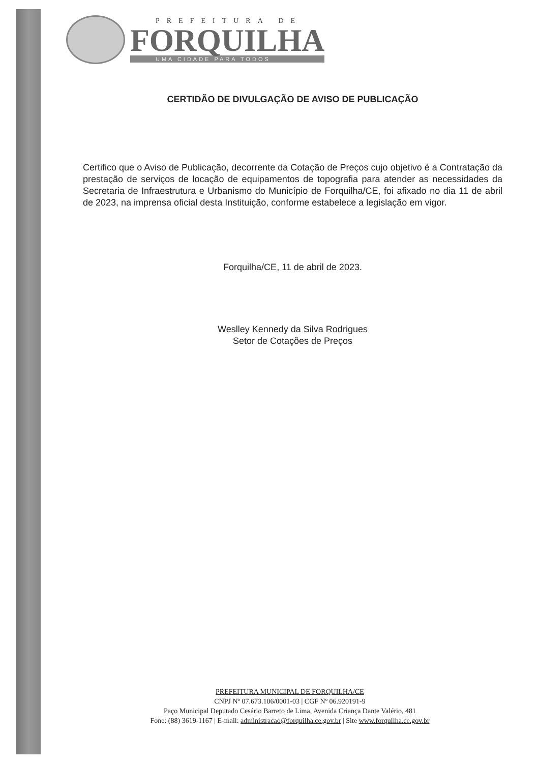PREFEITURA DE
FORQUILHA
UMA CIDADE PARA TODOS
CERTIDÃO DE DIVULGAÇÃO DE AVISO DE PUBLICAÇÃO
Certifico que o Aviso de Publicação, decorrente da Cotação de Preços cujo objetivo é a Contratação da prestação de serviços de locação de equipamentos de topografia para atender as necessidades da Secretaria de Infraestrutura e Urbanismo do Município de Forquilha/CE, foi afixado no dia 11 de abril de 2023, na imprensa oficial desta Instituição, conforme estabelece a legislação em vigor.
Forquilha/CE, 11 de abril de 2023.
Weslley Kennedy da Silva Rodrigues
Setor de Cotações de Preços
PREFEITURA MUNICIPAL DE FORQUILHA/CE
CNPJ Nº 07.673.106/0001-03 | CGF Nº 06.920191-9
Paço Municipal Deputado Cesário Barreto de Lima, Avenida Criança Dante Valério, 481
Fone: (88) 3619-1167 | E-mail: administracao@forquilha.ce.gov.br | Site www.forquilha.ce.gov.br